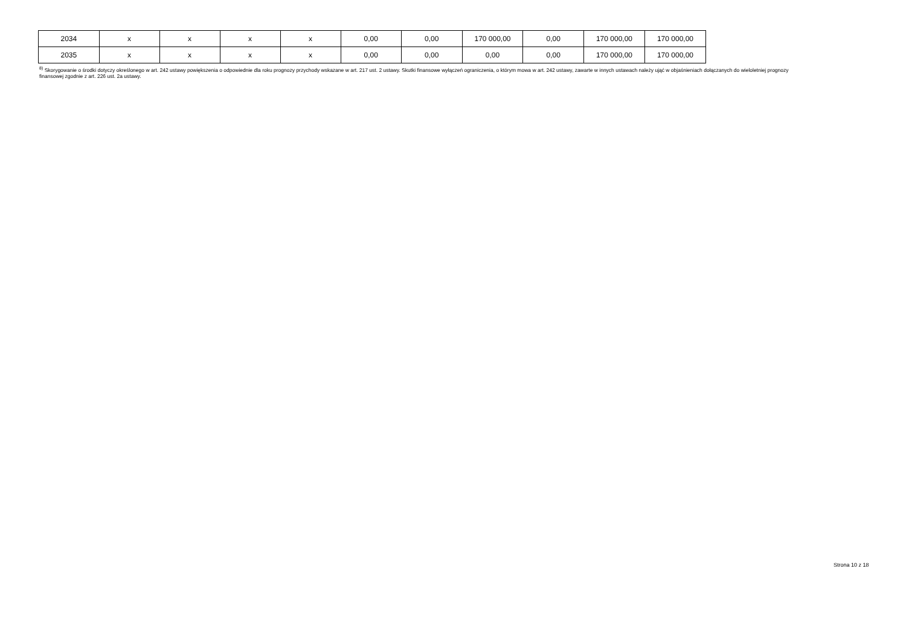| 2034 | x | x | x | x | 0,00 | 0,00 | 170 000,00 | 0,00 | 170 000,00 | 170 000,00 |
| 2035 | x | x | x | x | 0,00 | 0,00 | 0,00 | 0,00 | 170 000,00 | 170 000,00 |
<sup>8)</sup> Skorygowanie o środki dotyczy określonego w art. 242 ustawy powiększenia o odpowiednie dla roku prognozy przychody wskazane w art. 217 ust. 2 ustawy. Skutki finansowe wyłączeń ograniczenia, o którym mowa w art. 242 ustawy, zawarte w innych ustawach należy ująć w objaśnieniach dołączanych do wieloletniej prognozy finansowej zgodnie z art. 226 ust. 2a ustawy.
Strona 10 z 18